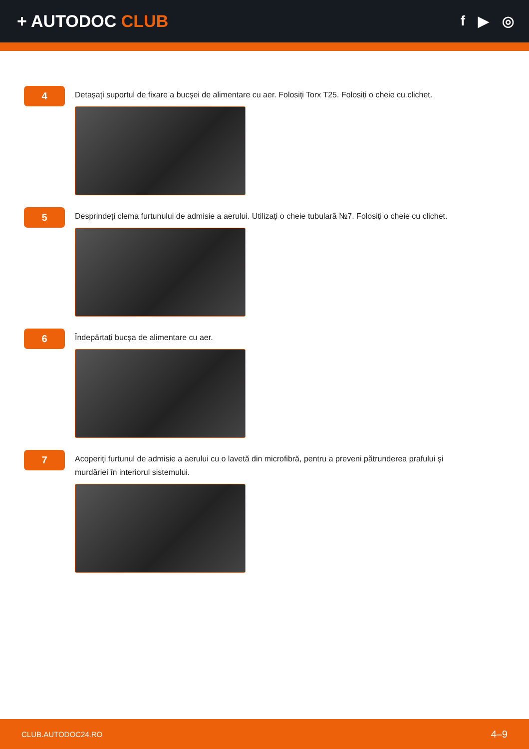+ AUTODOC CLUB
f ▶ ◎
4
Detașați suportul de fixare a bucșei de alimentare cu aer. Folosiți Torx T25. Folosiți o cheie cu clichet.
5
Desprindeți clema furtunului de admisie a aerului. Utilizați o cheie tubulară №7. Folosiți o cheie cu clichet.
6
Îndepărtați bucșa de alimentare cu aer.
7
Acoperiți furtunul de admisie a aerului cu o lavetă din microfibră, pentru a preveni pătrunderea prafului și murdăriei în interiorul sistemului.
CLUB.AUTODOC24.RO 4–9